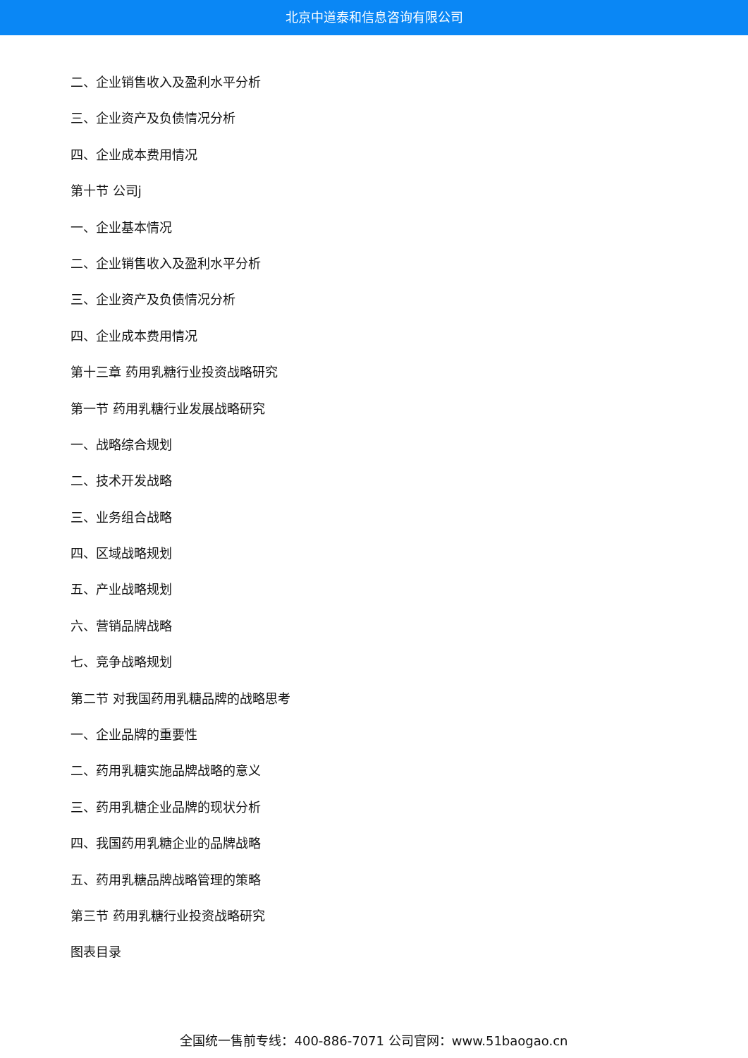北京中道泰和信息咨询有限公司
二、企业销售收入及盈利水平分析
三、企业资产及负债情况分析
四、企业成本费用情况
第十节 公司j
一、企业基本情况
二、企业销售收入及盈利水平分析
三、企业资产及负债情况分析
四、企业成本费用情况
第十三章 药用乳糖行业投资战略研究
第一节 药用乳糖行业发展战略研究
一、战略综合规划
二、技术开发战略
三、业务组合战略
四、区域战略规划
五、产业战略规划
六、营销品牌战略
七、竞争战略规划
第二节 对我国药用乳糖品牌的战略思考
一、企业品牌的重要性
二、药用乳糖实施品牌战略的意义
三、药用乳糖企业品牌的现状分析
四、我国药用乳糖企业的品牌战略
五、药用乳糖品牌战略管理的策略
第三节 药用乳糖行业投资战略研究
图表目录
全国统一售前专线：400-886-7071 公司官网：www.51baogao.cn